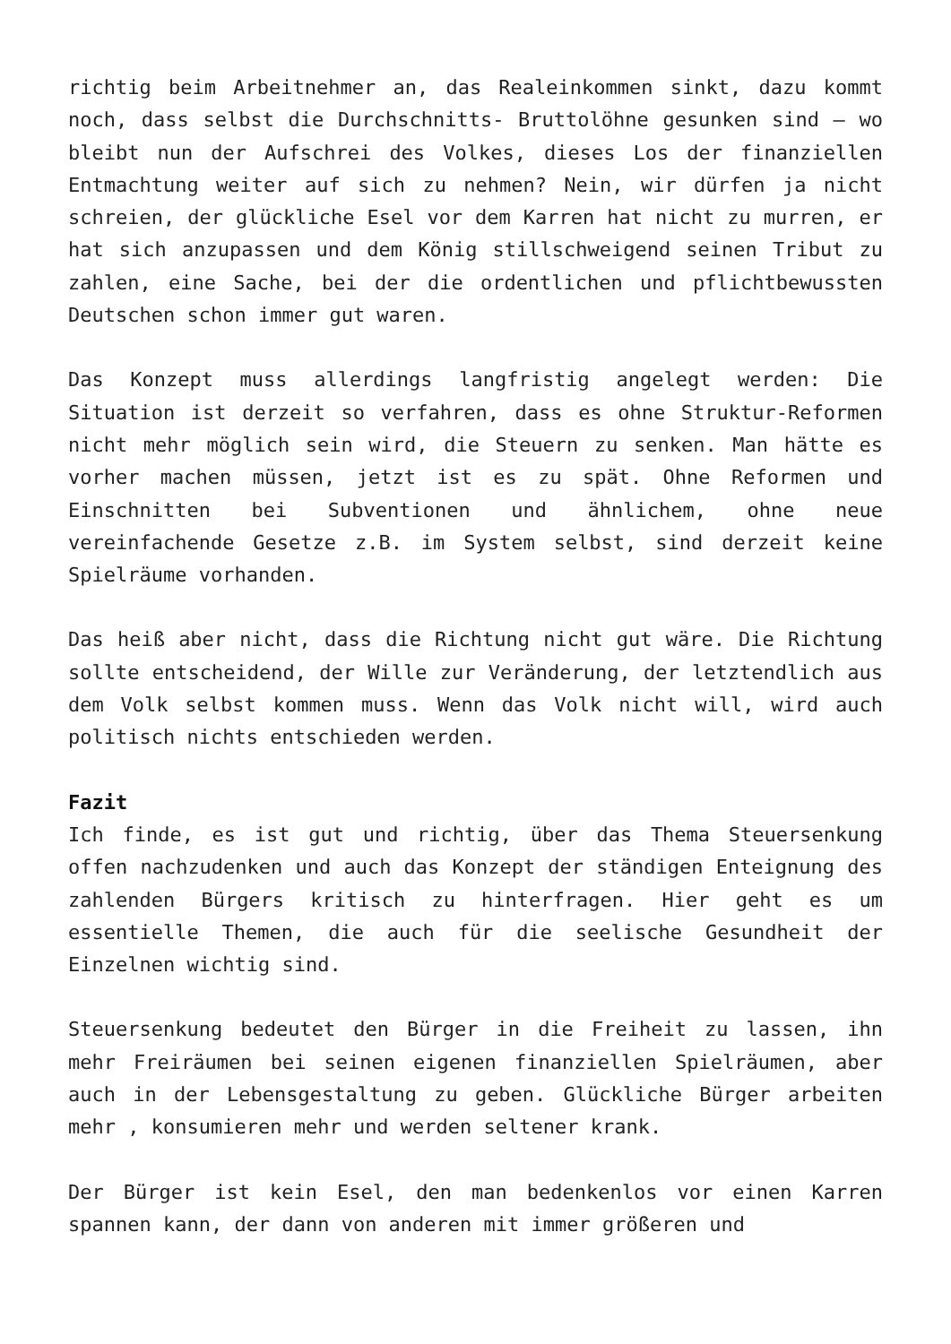richtig beim Arbeitnehmer an, das Realeinkommen sinkt, dazu kommt noch, dass selbst die Durchschnitts- Bruttolöhne gesunken sind – wo bleibt nun der Aufschrei des Volkes, dieses Los der finanziellen Entmachtung weiter auf sich zu nehmen? Nein, wir dürfen ja nicht schreien, der glückliche Esel vor dem Karren hat nicht zu murren, er hat sich anzupassen und dem König stillschweigend seinen Tribut zu zahlen, eine Sache, bei der die ordentlichen und pflichtbewussten Deutschen schon immer gut waren.
Das Konzept muss allerdings langfristig angelegt werden: Die Situation ist derzeit so verfahren, dass es ohne Struktur-Reformen nicht mehr möglich sein wird, die Steuern zu senken. Man hätte es vorher machen müssen, jetzt ist es zu spät. Ohne Reformen und Einschnitten bei Subventionen und ähnlichem, ohne neue vereinfachende Gesetze z.B. im System selbst, sind derzeit keine Spielräume vorhanden.
Das heiß aber nicht, dass die Richtung nicht gut wäre. Die Richtung sollte entscheidend, der Wille zur Veränderung, der letztendlich aus dem Volk selbst kommen muss. Wenn das Volk nicht will, wird auch politisch nichts entschieden werden.
Fazit
Ich finde, es ist gut und richtig, über das Thema Steuersenkung offen nachzudenken und auch das Konzept der ständigen Enteignung des zahlenden Bürgers kritisch zu hinterfragen. Hier geht es um essentielle Themen, die auch für die seelische Gesundheit der Einzelnen wichtig sind.
Steuersenkung bedeutet den Bürger in die Freiheit zu lassen, ihn mehr Freiräumen bei seinen eigenen finanziellen Spielräumen, aber auch in der Lebensgestaltung zu geben. Glückliche Bürger arbeiten mehr , konsumieren mehr und werden seltener krank.
Der Bürger ist kein Esel, den man bedenkenlos vor einen Karren spannen kann, der dann von anderen mit immer größeren und